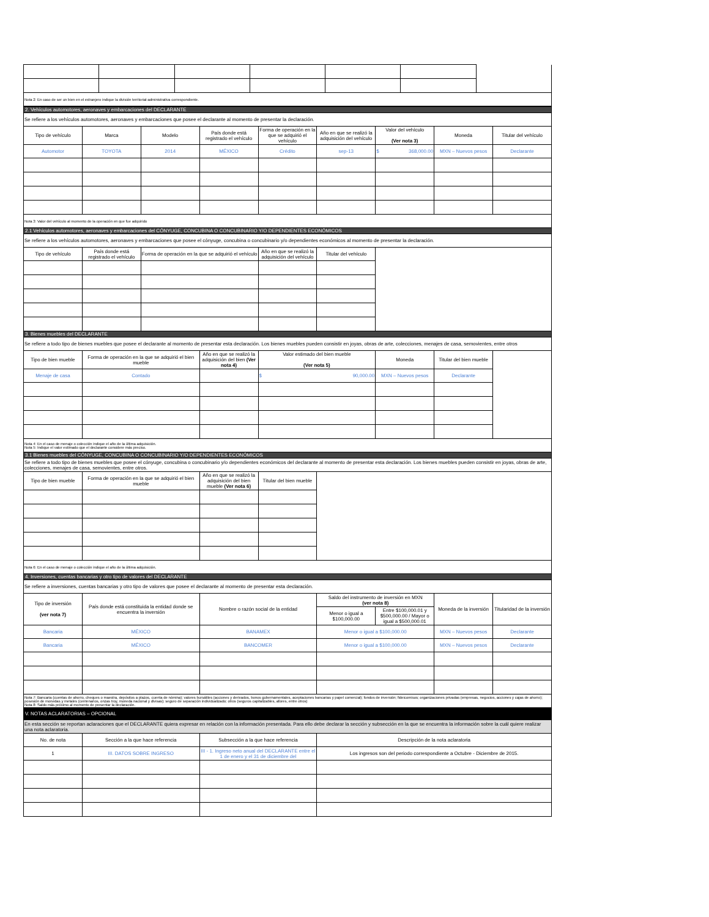| Nota 2: En caso de ser un bien en el extranjero indique la división territorial-administrativa correspondiente. | | | | | | |
| 2. Vehículos automotores, aeronaves y embarcaciones del DECLARANTE | | | | | | | | |
| Se refiere a los vehículos automotores, aeronaves y embarcaciones que posee el declarante al momento de presentar la declaración. | | | | | | | | |
| Tipo de vehículo | Marca | Modelo | País donde está registrado el vehículo | Forma de operación en la que se adquirió el vehículo | Año en que se realizó la adquisición del vehículo | Valor del vehículo (Ver nota 3) | Moneda | Titular del vehículo |
| Automotor | TOYOTA | 2014 | MÉXICO | Crédito | sep-13 | $ 368,000.00 | MXN – Nuevos pesos | Declarante |
| Nota 3: Valor del vehículo al momento de la operación en que fue adquirido | | | | | | | | |
| 2.1 Vehículos automotores, aeronaves y embarcaciones del CÓNYUGE, CONCUBINA O CONCUBINARIO Y/O DEPENDIENTES ECONÓMICOS | | | | | | | | |
| Se refiere a los vehículos automotores, aeronaves y embarcaciones que posee el cónyuge, concubina o concubinario y/o dependientes económicos al momento de presentar la declaración. | | | | | | | | |
| Tipo de vehículo | País donde está registrado el vehículo | Forma de operación en la que se adquirió el vehículo | | Año en que se realizó la adquisición del vehículo | Titular del vehículo | | | |
| 3. Bienes muebles del DECLARANTE | | | | | | | | |
| Se refiere a todo tipo de bienes muebles que posee el declarante al momento de presentar esta declaración. Los bienes muebles pueden consistir en joyas, obras de arte, colecciones, menajes de casa, semovientes, entre otros | | | | | | | | |
| Tipo de bien mueble | Forma de operación en la que se adquirió el bien mueble | | Año en que se realizó la adquisición del bien (Ver nota 4) | Valor estimado del bien mueble (Ver nota 5) | | Moneda | Titular del bien mueble | |
| Menaje de casa | Contado | | | $ 90,000.00 | | MXN – Nuevos pesos | Declarante | |
| Nota 4: En el caso de menaje o colección indique el año de la última adquisición. Nota 5: Indique el valor estimado que el declarante considere más preciso. | | | | | | | | |
| 3.1 Bienes muebles del CÓNYUGE, CONCUBINA O CONCUBINARIO Y/O DEPENDIENTES ECONÓMICOS | | | | | | | | |
| Se refiere a todo tipo de bienes muebles que posee el cónyuge, concubina o concubinario y/o dependientes económicos del declarante al momento de presentar esta declaración. Los bienes muebles pueden consistir en joyas, obras de arte, colecciones, menajes de casa, semovientes, entre otros. | | | | | | | | |
| Tipo de bien mueble | Forma de operación en la que se adquirió el bien mueble | | Año en que se realizó la adquisición del bien mueble (Ver nota 6) | Titular del bien mueble | | | | |
| Nota 6: En el caso de menaje o colección indique el año de la última adquisición. | | | | | | | | |
| 4. Inversiones, cuentas bancarias y otro tipo de valores del DECLARANTE | | | | | | | | |
| Se refiere a inversiones, cuentas bancarias y otro tipo de valores que posee el declarante al momento de presentar esta declaración. | | | | | | | | |
| Tipo de inversión (ver nota 7) | País donde está constituida la entidad donde se encuentra la inversión | | Nombre o razón social de la entidad | | Saldo del instrumento de inversión en MXN (ver nota 8) | | Moneda de la inversión | Titularidad de la inversión |
| | | | | | Menor o igual a $100,000.00 | Entre $100,000.01 y $500,000.00 / Mayor o igual a $500,000.01 | | |
| Bancaria | MÉXICO | | BANAMEX | | Menor o igual a $100,000.00 | | MXN – Nuevos pesos | Declarante |
| Bancaria | MÉXICO | | BANCOMER | | Menor o igual a $100,000.00 | | MXN – Nuevos pesos | Declarante |
| Nota 7: Bancaria (cuentas de ahorro, cheques o maestra, depósitos a plazos, cuenta de nómina); valores bursátiles (acciones y derivados, bonos gubernamentales, aceptaciones bancarias y papel comercial); fondos de inversión; fideicomisos; organizaciones privadas (empresas, negocios, acciones y cajas de ahorro); posesión de monedas y metales (centenarios, onzas troy, moneda nacional y divisas); seguro de separación individualizado; otros (seguros capitalizables, afores, entre otros) Nota 8: Saldo más próximo al momento de presentar la declaración. | | | | | | | | |
| V. NOTAS ACLARATORIAS – OPCIONAL | | | | | | | | |
| En esta sección se reportan aclaraciones que el DECLARANTE quiera expresar en relación con la información presentada. Para ello debe declarar la sección y subsección en la que se encuentra la información sobre la cuál quiere realizar una nota aclaratoria. | | | | | | | | |
| No. de nota | Sección a la que hace referencia | | Subsección a la que hace referencia | | Descripción de la nota aclaratoria | | | |
| 1 | III. DATOS SOBRE INGRESO | | III - 1. Ingreso neto anual del DECLARANTE entre el 1 de enero y el 31 de diciembre del | | Los ingresos son del periodo correspondiente a Octubre - Diciembre de 2015. | | | |